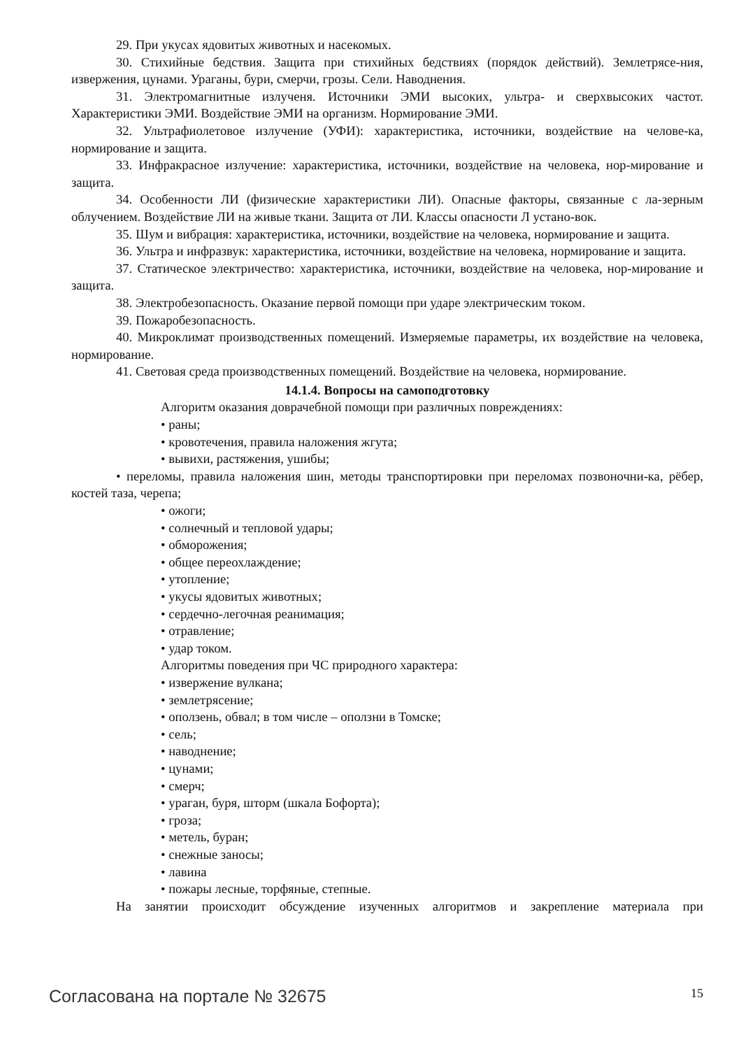29. При укусах ядовитых животных и насекомых.
30. Стихийные бедствия. Защита при стихийных бедствиях (порядок действий). Землетрясе-ния, извержения, цунами. Ураганы, бури, смерчи, грозы. Сели. Наводнения.
31. Электромагнитные излученя. Источники ЭМИ высоких, ультра- и сверхвысоких частот. Характеристики ЭМИ. Воздействие ЭМИ на организм. Нормирование ЭМИ.
32. Ультрафиолетовое излучение (УФИ): характеристика, источники, воздействие на челове-ка, нормирование и защита.
33. Инфракрасное излучение: характеристика, источники, воздействие на человека, нор-мирование и защита.
34. Особенности ЛИ (физические характеристики ЛИ). Опасные факторы, связанные с ла-зерным облучением. Воздействие ЛИ на живые ткани. Защита от ЛИ. Классы опасности Л устано-вок.
35. Шум и вибрация: характеристика, источники, воздействие на человека, нормирование и защита.
36. Ультра и инфразвук: характеристика, источники, воздействие на человека, нормирование и защита.
37. Статическое электричество: характеристика, источники, воздействие на человека, нор-мирование и защита.
38. Электробезопасность. Оказание первой помощи при ударе электрическим током.
39. Пожаробезопасность.
40. Микроклимат производственных помещений. Измеряемые параметры, их воздействие на человека, нормирование.
41. Световая среда производственных помещений. Воздействие на человека, нормирование.
14.1.4. Вопросы на самоподготовку
Алгоритм оказания доврачебной помощи при различных повреждениях:
• раны;
• кровотечения, правила наложения жгута;
• вывихи, растяжения, ушибы;
• переломы, правила наложения шин, методы транспортировки при переломах позвоночни-ка, рёбер, костей таза, черепа;
• ожоги;
• солнечный и тепловой удары;
• обморожения;
• общее переохлаждение;
• утопление;
• укусы ядовитых животных;
• сердечно-легочная реанимация;
• отравление;
• удар током.
Алгоритмы поведения при ЧС природного характера:
• извержение вулкана;
• землетрясение;
• оползень, обвал; в том числе – оползни в Томске;
• сель;
• наводнение;
• цунами;
• смерч;
• ураган, буря, шторм (шкала Бофорта);
• гроза;
• метель, буран;
• снежные заносы;
• лавина
• пожары лесные, торфяные, степные.
На занятии происходит обсуждение изученных алгоритмов и закрепление материала при
Согласована на портале № 32675 15